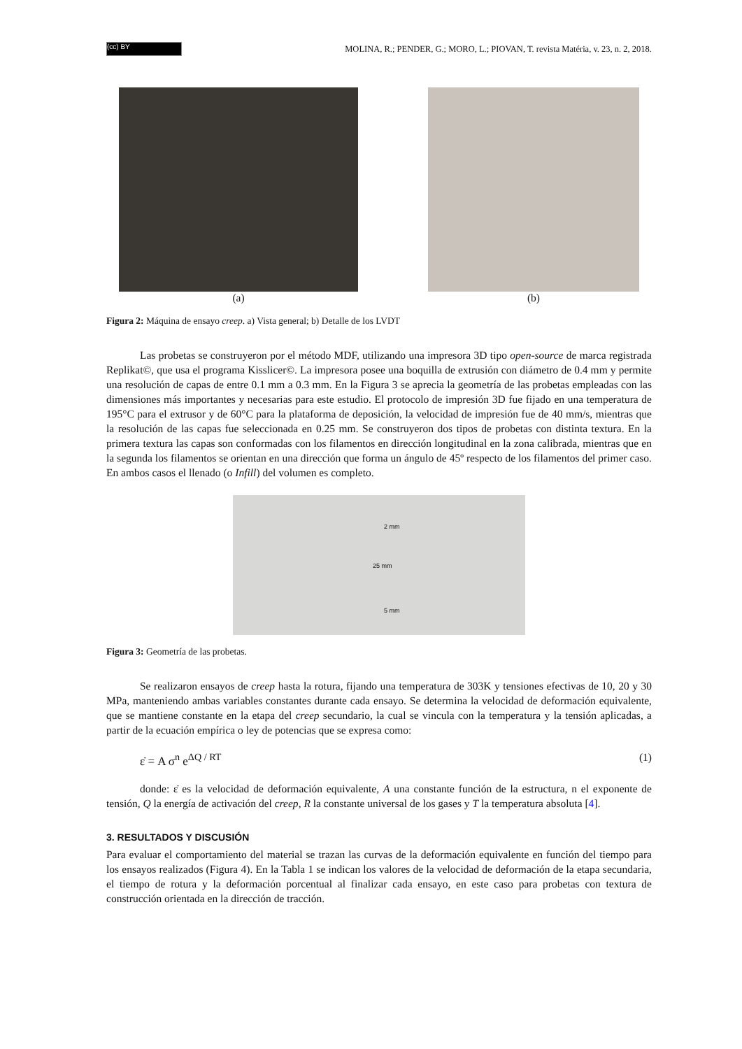(cc) BY
MOLINA, R.; PENDER, G.; MORO, L.; PIOVAN, T. revista Matéria, v. 23, n. 2, 2018.
(a) (b)
Figura 2: Máquina de ensayo creep. a) Vista general; b) Detalle de los LVDT
Las probetas se construyeron por el método MDF, utilizando una impresora 3D tipo open-source de marca registrada Replikat©, que usa el programa Kisslicer©. La impresora posee una boquilla de extrusión con diámetro de 0.4 mm y permite una resolución de capas de entre 0.1 mm a 0.3 mm. En la Figura 3 se aprecia la geometría de las probetas empleadas con las dimensiones más importantes y necesarias para este estudio. El protocolo de impresión 3D fue fijado en una temperatura de 195°C para el extrusor y de 60°C para la plataforma de deposición, la velocidad de impresión fue de 40 mm/s, mientras que la resolución de las capas fue seleccionada en 0.25 mm. Se construyeron dos tipos de probetas con distinta textura. En la primera textura las capas son conformadas con los filamentos en dirección longitudinal en la zona calibrada, mientras que en la segunda los filamentos se orientan en una dirección que forma un ángulo de 45º respecto de los filamentos del primer caso. En ambos casos el llenado (o Infill) del volumen es completo.
2 mm
25 mm
5 mm
Figura 3: Geometría de las probetas.
Se realizaron ensayos de creep hasta la rotura, fijando una temperatura de 303K y tensiones efectivas de 10, 20 y 30 MPa, manteniendo ambas variables constantes durante cada ensayo. Se determina la velocidad de deformación equivalente, que se mantiene constante en la etapa del creep secundario, la cual se vincula con la temperatura y la tensión aplicadas, a partir de la ecuación empírica o ley de potencias que se expresa como:
ε̇ = A σ<sup>n</sup> e<sup>ΔQ / RT</sup> (1)
donde: ε̇ es la velocidad de deformación equivalente, A una constante función de la estructura, n el exponente de tensión, Q la energía de activación del creep, R la constante universal de los gases y T la temperatura absoluta [4].
3. RESULTADOS Y DISCUSIÓN
Para evaluar el comportamiento del material se trazan las curvas de la deformación equivalente en función del tiempo para los ensayos realizados (Figura 4). En la Tabla 1 se indican los valores de la velocidad de deformación de la etapa secundaria, el tiempo de rotura y la deformación porcentual al finalizar cada ensayo, en este caso para probetas con textura de construcción orientada en la dirección de tracción.